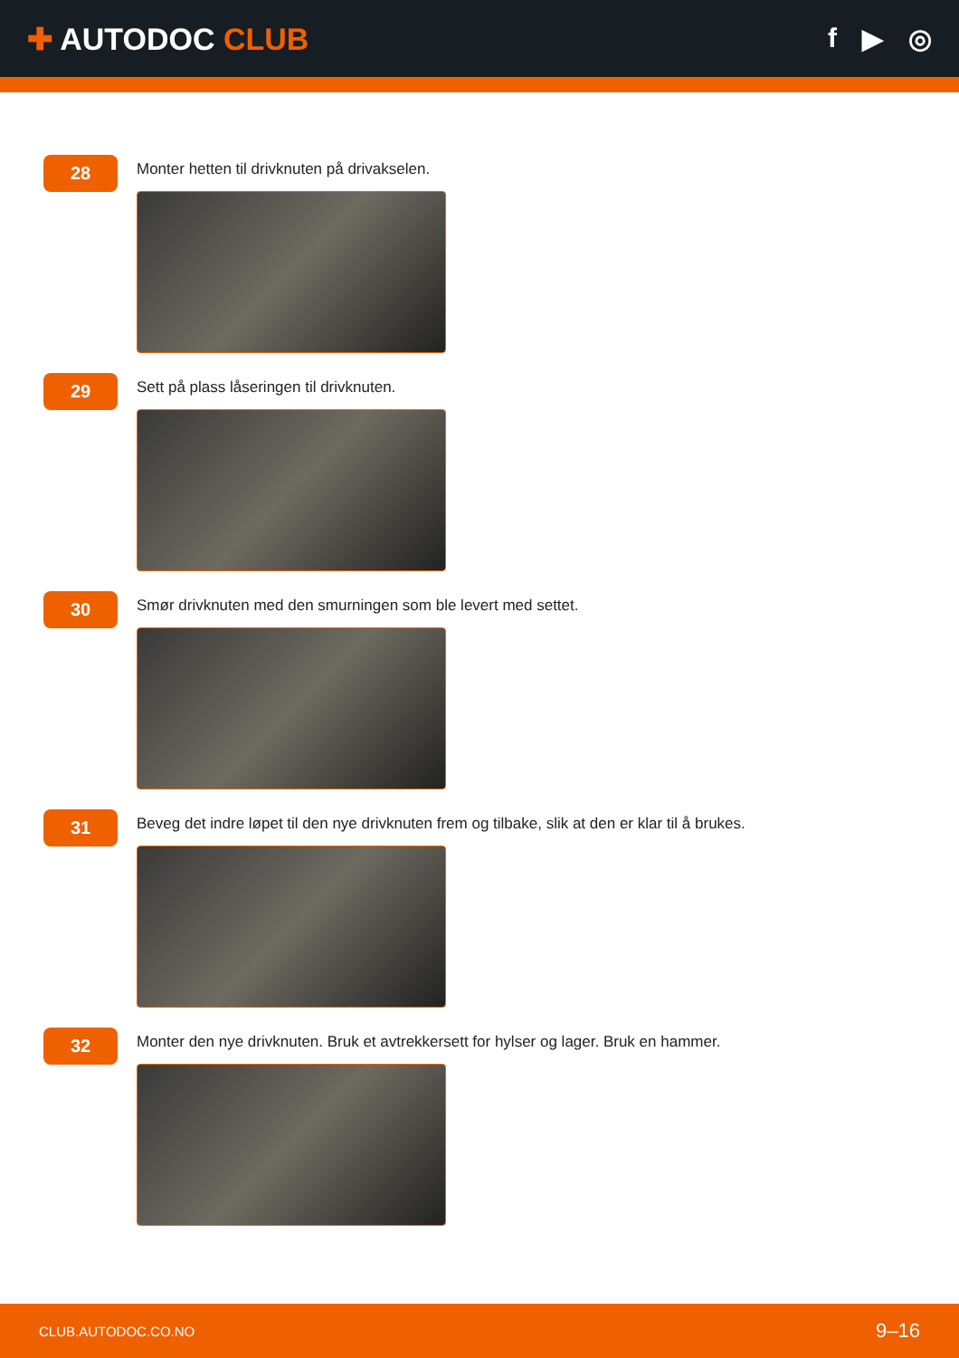✚ AUTODOC CLUB f ▶ ◎
28
Monter hetten til drivknuten på drivakselen.
29
Sett på plass låseringen til drivknuten.
30
Smør drivknuten med den smurningen som ble levert med settet.
31
Beveg det indre løpet til den nye drivknuten frem og tilbake, slik at den er klar til å brukes.
32
Monter den nye drivknuten. Bruk et avtrekkersett for hylser og lager. Bruk en hammer.
CLUB.AUTODOC.CO.NO 9–16